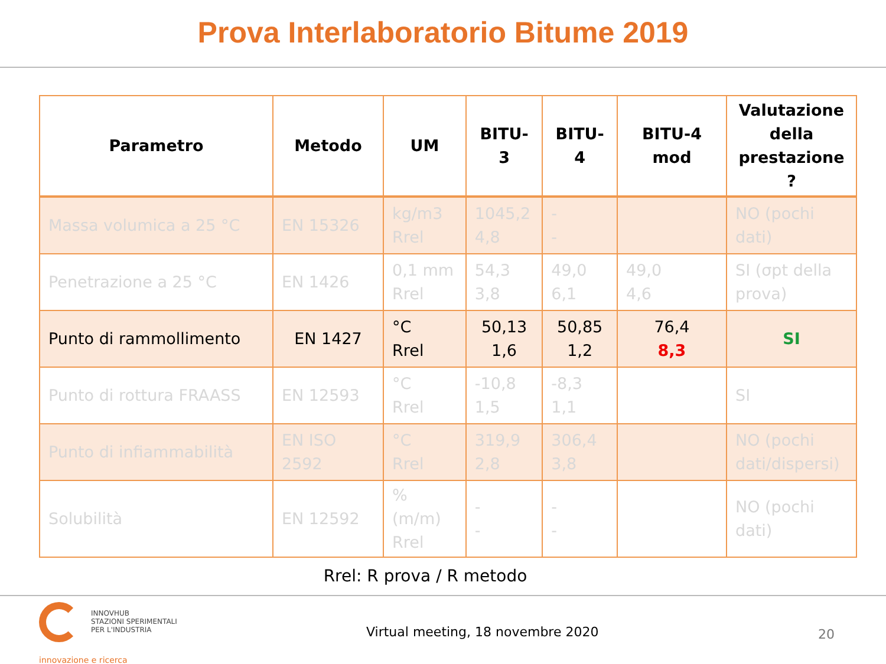Prova Interlaboratorio Bitume 2019
| Parametro | Metodo | UM | BITU-3 | BITU-4 | BITU-4 mod | Valutazione della prestazione ? |
| --- | --- | --- | --- | --- | --- | --- |
| Massa volumica a 25 °C | EN 15326 | kg/m3 Rrel | 1045,2 4,8 | - - | | NO (pochi dati) |
| Penetrazione a 25 °C | EN 1426 | 0,1 mm Rrel | 54,3 3,8 | 49,0 6,1 | 49,0 4,6 | SI (σpt della prova) |
| Punto di rammollimento | EN 1427 | °C Rrel | 50,13 1,6 | 50,85 1,2 | 76,4 8,3 | SI |
| Punto di rottura FRAASS | EN 12593 | °C Rrel | -10,8 1,5 | -8,3 1,1 | | SI |
| Punto di infiammabilità | EN ISO 2592 | °C Rrel | 319,9 2,8 | 306,4 3,8 | | NO (pochi dati/dispersi) |
| Solubilità | EN 12592 | % (m/m) Rrel | - - | - - | | NO (pochi dati) |
Rrel: R prova / R metodo
INNOVHUB
STAZIONI SPERIMENTALI
PER L'INDUSTRIA
innovazione e ricerca
Virtual meeting, 18 novembre 2020
20